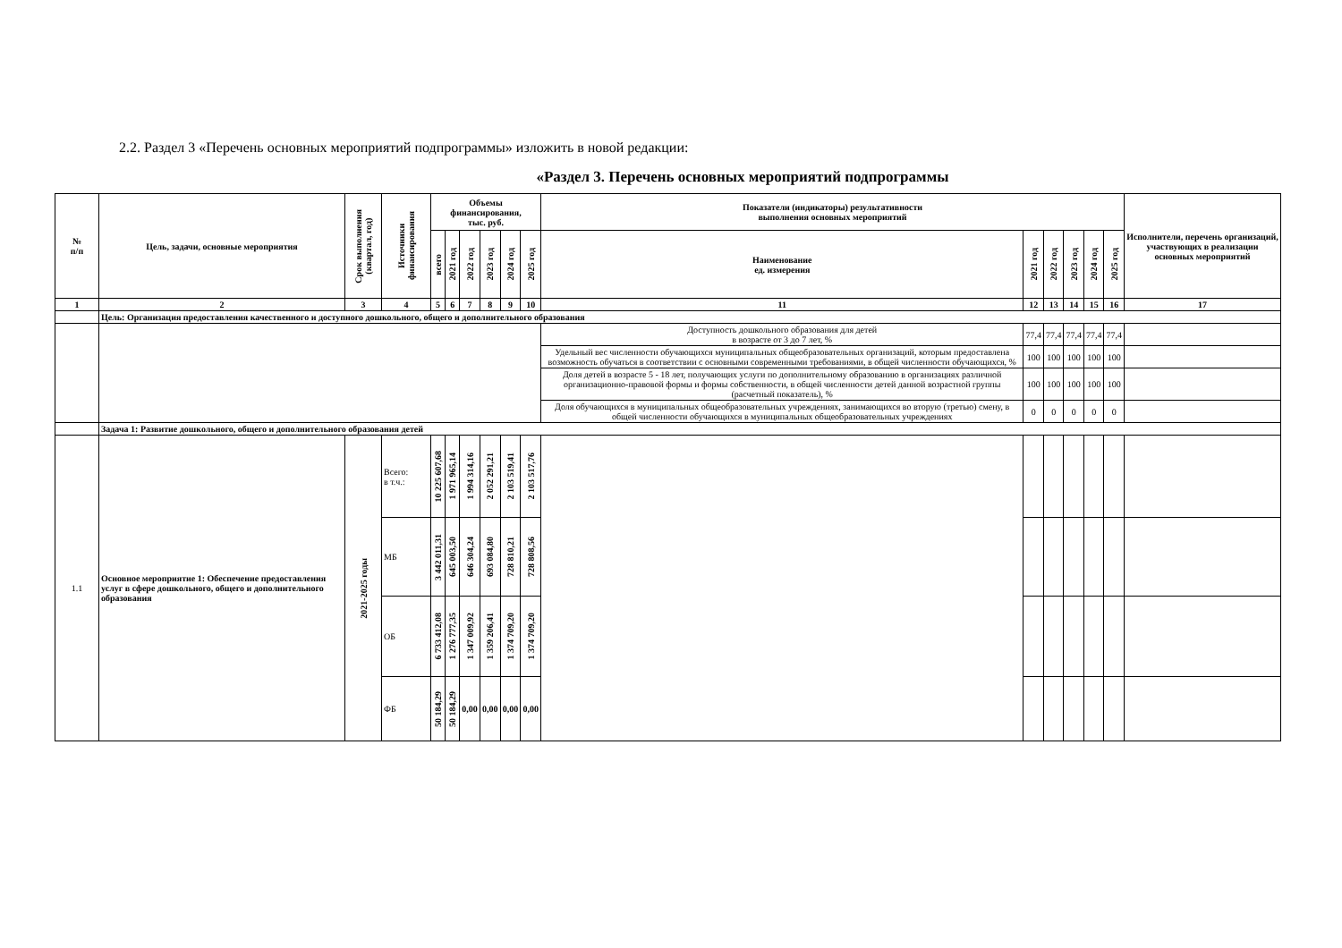2.2. Раздел 3 «Перечень основных мероприятий подпрограммы» изложить в новой редакции:
«Раздел 3. Перечень основных мероприятий подпрограммы
| № п/п | Цель, задачи, основные мероприятия | Срок выполнения (квартал, год) | Источники финансирования | Объемы финансирования, тыс. руб. | | | | | | Показатели (индикаторы) результативности выполнения основных мероприятий | | | | | | Исполнители, перечень организаций, участвующих в реализации основных мероприятий |
| --- | --- | --- | --- | --- | --- | --- | --- | --- | --- | --- | --- | --- | --- | --- | --- | --- |
| | | | | всего | 2021 год | 2022 год | 2023 год | 2024 год | 2025 год | Наименование ед. измерения | 2021 год | 2022 год | 2023 год | 2024 год | 2025 год | |
| 1 | 2 | 3 | 4 | 5 | 6 | 7 | 8 | 9 | 10 | 11 | 12 | 13 | 14 | 15 | 16 | 17 |
| | Цель: Организация предоставления качественного и доступного дошкольного, общего и дополнительного образования | | | | | | | | | | | | | | | |
| | | | | | | | | | | Доступность дошкольного образования для детей в возрасте от 3 до 7 лет, % | 77,4 | 77,4 | 77,4 | 77,4 | 77,4 | |
| | | | | | | | | | | Удельный вес численности обучающихся муниципальных общеобразовательных организаций, которым предоставлена возможность обучаться в соответствии с основными современными требованиями, в общей численности обучающихся, % | 100 | 100 | 100 | 100 | 100 | |
| | | | | | | | | | | Доля детей в возрасте 5 - 18 лет, получающих услуги по дополнительному образованию в организациях различной организационно-правовой формы и формы собственности, в общей численности детей данной возрастной группы (расчетный показатель), % | 100 | 100 | 100 | 100 | 100 | |
| | | | | | | | | | | Доля обучающихся в муниципальных общеобразовательных учреждениях, занимающихся во вторую (третью) смену, в общей численности обучающихся в муниципальных общеобразовательных учреждениях | 0 | 0 | 0 | 0 | 0 | |
| | Задача 1: Развитие дошкольного, общего и дополнительного образования детей | | | | | | | | | | | | | | | |
| 1.1 | Основное мероприятие 1: Обеспечение предоставления услуг в сфере дошкольного, общего и дополнительного образования | 2021-2025 годы | Всего: в т.ч.: | 10 225 607,68 | 1 971 965,14 | 1 994 314,16 | 2 052 291,21 | 2 103 519,41 | 2 103 517,76 | | | | | | | |
| | | | МБ | 3 442 011,31 | 645 003,50 | 646 304,24 | 693 084,80 | 728 810,21 | 728 808,56 | | | | | | | |
| | | | ОБ | 6 733 412,08 | 1 276 777,35 | 1 347 009,92 | 1 359 206,41 | 1 374 709,20 | 1 374 709,20 | | | | | | | |
| | | | ФБ | 50 184,29 | 50 184,29 | 0,00 | 0,00 | 0,00 | 0,00 | | | | | | | |